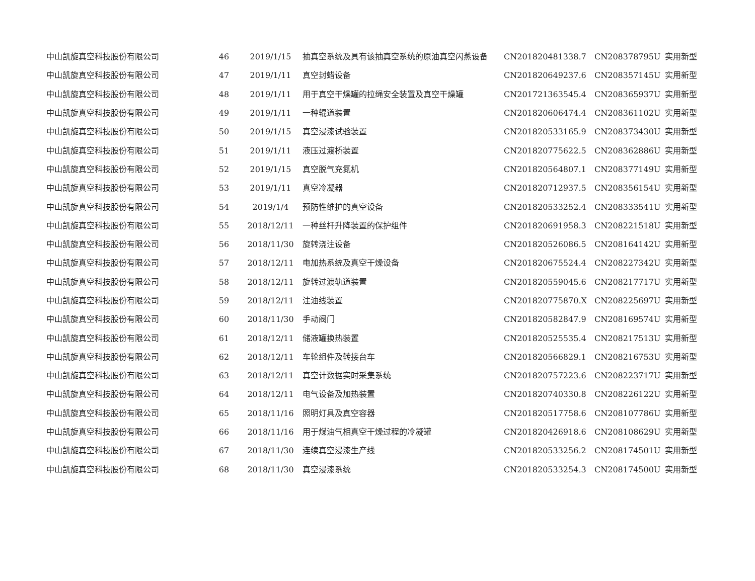| 中山凯旋真空科技股份有限公司 | 46 | 2019/1/15 | 抽真空系统及具有该抽真空系统的原油真空闪蒸设备 | CN201820481338.7 | CN208378795U | 实用新型 |
| 中山凯旋真空科技股份有限公司 | 47 | 2019/1/11 | 真空封蜡设备 | CN201820649237.6 | CN208357145U | 实用新型 |
| 中山凯旋真空科技股份有限公司 | 48 | 2019/1/11 | 用于真空干燥罐的拉绳安全装置及真空干燥罐 | CN201721363545.4 | CN208365937U | 实用新型 |
| 中山凯旋真空科技股份有限公司 | 49 | 2019/1/11 | 一种辊道装置 | CN201820606474.4 | CN208361102U | 实用新型 |
| 中山凯旋真空科技股份有限公司 | 50 | 2019/1/15 | 真空浸漆试验装置 | CN201820533165.9 | CN208373430U | 实用新型 |
| 中山凯旋真空科技股份有限公司 | 51 | 2019/1/11 | 液压过渡桥装置 | CN201820775622.5 | CN208362886U | 实用新型 |
| 中山凯旋真空科技股份有限公司 | 52 | 2019/1/15 | 真空脱气充氮机 | CN201820564807.1 | CN208377149U | 实用新型 |
| 中山凯旋真空科技股份有限公司 | 53 | 2019/1/11 | 真空冷凝器 | CN201820712937.5 | CN208356154U | 实用新型 |
| 中山凯旋真空科技股份有限公司 | 54 | 2019/1/4 | 预防性维护的真空设备 | CN201820533252.4 | CN208333541U | 实用新型 |
| 中山凯旋真空科技股份有限公司 | 55 | 2018/12/11 | 一种丝杆升降装置的保护组件 | CN201820691958.3 | CN208221518U | 实用新型 |
| 中山凯旋真空科技股份有限公司 | 56 | 2018/11/30 | 旋转浇注设备 | CN201820526086.5 | CN208164142U | 实用新型 |
| 中山凯旋真空科技股份有限公司 | 57 | 2018/12/11 | 电加热系统及真空干燥设备 | CN201820675524.4 | CN208227342U | 实用新型 |
| 中山凯旋真空科技股份有限公司 | 58 | 2018/12/11 | 旋转过渡轨道装置 | CN201820559045.6 | CN208217717U | 实用新型 |
| 中山凯旋真空科技股份有限公司 | 59 | 2018/12/11 | 注油线装置 | CN201820775870.X | CN208225697U | 实用新型 |
| 中山凯旋真空科技股份有限公司 | 60 | 2018/11/30 | 手动阀门 | CN201820582847.9 | CN208169574U | 实用新型 |
| 中山凯旋真空科技股份有限公司 | 61 | 2018/12/11 | 储液罐换热装置 | CN201820525535.4 | CN208217513U | 实用新型 |
| 中山凯旋真空科技股份有限公司 | 62 | 2018/12/11 | 车轮组件及转接台车 | CN201820566829.1 | CN208216753U | 实用新型 |
| 中山凯旋真空科技股份有限公司 | 63 | 2018/12/11 | 真空计数据实时采集系统 | CN201820757223.6 | CN208223717U | 实用新型 |
| 中山凯旋真空科技股份有限公司 | 64 | 2018/12/11 | 电气设备及加热装置 | CN201820740330.8 | CN208226122U | 实用新型 |
| 中山凯旋真空科技股份有限公司 | 65 | 2018/11/16 | 照明灯具及真空容器 | CN201820517758.6 | CN208107786U | 实用新型 |
| 中山凯旋真空科技股份有限公司 | 66 | 2018/11/16 | 用于煤油气相真空干燥过程的冷凝罐 | CN201820426918.6 | CN208108629U | 实用新型 |
| 中山凯旋真空科技股份有限公司 | 67 | 2018/11/30 | 连续真空浸漆生产线 | CN201820533256.2 | CN208174501U | 实用新型 |
| 中山凯旋真空科技股份有限公司 | 68 | 2018/11/30 | 真空浸漆系统 | CN201820533254.3 | CN208174500U | 实用新型 |